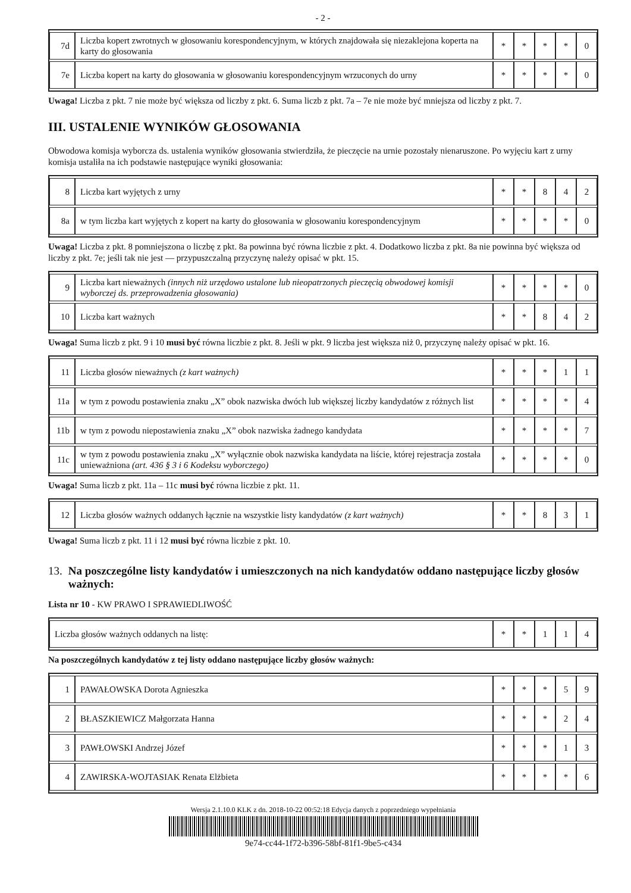- 2 -
| 7d | Liczba kopert zwrotnych w głosowaniu korespondencyjnym, w których znajdowała się niezaklejona koperta na karty do głosowania | * | * | * | * | 0 |
| 7e | Liczba kopert na karty do głosowania w głosowaniu korespondencyjnym wrzuconych do urny | * | * | * | * | 0 |
Uwaga! Liczba z pkt. 7 nie może być większa od liczby z pkt. 6. Suma liczb z pkt. 7a – 7e nie może być mniejsza od liczby z pkt. 7.
III. USTALENIE WYNIKÓW GŁOSOWANIA
Obwodowa komisja wyborcza ds. ustalenia wyników głosowania stwierdziła, że pieczęcie na urnie pozostały nienaruszone. Po wyjęciu kart z urny komisja ustaliła na ich podstawie następujące wyniki głosowania:
| 8 | Liczba kart wyjętych z urny | * | * | 8 | 4 | 2 |
| 8a | w tym liczba kart wyjętych z kopert na karty do głosowania w głosowaniu korespondencyjnym | * | * | * | * | 0 |
Uwaga! Liczba z pkt. 8 pomniejszona o liczbę z pkt. 8a powinna być równa liczbie z pkt. 4. Dodatkowo liczba z pkt. 8a nie powinna być większa od liczby z pkt. 7e; jeśli tak nie jest — przypuszczalną przyczynę należy opisać w pkt. 15.
| 9 | Liczba kart nieważnych (innych niż urzędowo ustalone lub nieopatrzonych pieczęcią obwodowej komisji wyborczej ds. przeprowadzenia głosowania) | * | * | * | * | 0 |
| 10 | Liczba kart ważnych | * | * | 8 | 4 | 2 |
Uwaga! Suma liczb z pkt. 9 i 10 musi być równa liczbie z pkt. 8. Jeśli w pkt. 9 liczba jest większa niż 0, przyczynę należy opisać w pkt. 16.
| 11 | Liczba głosów nieważnych (z kart ważnych) | * | * | * | 1 | 1 |
| 11a | w tym z powodu postawienia znaku „X” obok nazwiska dwóch lub większej liczby kandydatów z różnych list | * | * | * | * | 4 |
| 11b | w tym z powodu niepostawienia znaku „X” obok nazwiska żadnego kandydata | * | * | * | * | 7 |
| 11c | w tym z powodu postawienia znaku „X” wyłącznie obok nazwiska kandydata na liście, której rejestracja została unieważniona (art. 436 § 3 i 6 Kodeksu wyborczego) | * | * | * | * | 0 |
Uwaga! Suma liczb z pkt. 11a – 11c musi być równa liczbie z pkt. 11.
| 12 | Liczba głosów ważnych oddanych łącznie na wszystkie listy kandydatów (z kart ważnych) | * | * | 8 | 3 | 1 |
Uwaga! Suma liczb z pkt. 11 i 12 musi być równa liczbie z pkt. 10.
13. Na poszczególne listy kandydatów i umieszczonych na nich kandydatów oddano następujące liczby głosów ważnych:
Lista nr 10 - KW PRAWO I SPRAWIEDLIWOŚĆ
| Liczba głosów ważnych oddanych na listę: | * | * | 1 | 1 | 4 |
Na poszczególnych kandydatów z tej listy oddano następujące liczby głosów ważnych:
| 1 | PAWAŁOWSKA Dorota Agnieszka | * | * | * | 5 | 9 |
| 2 | BŁASZKIEWICZ Małgorzata Hanna | * | * | * | 2 | 4 |
| 3 | PAWŁOWSKI Andrzej Józef | * | * | * | 1 | 3 |
| 4 | ZAWIRSKA-WOJTASIAK Renata Elżbieta | * | * | * | * | 6 |
Wersja 2.1.10.0 KLK z dn. 2018-10-22 00:52:18 Edycja danych z poprzedniego wypełniania
9e74-cc44-1f72-b396-58bf-81f1-9be5-c434